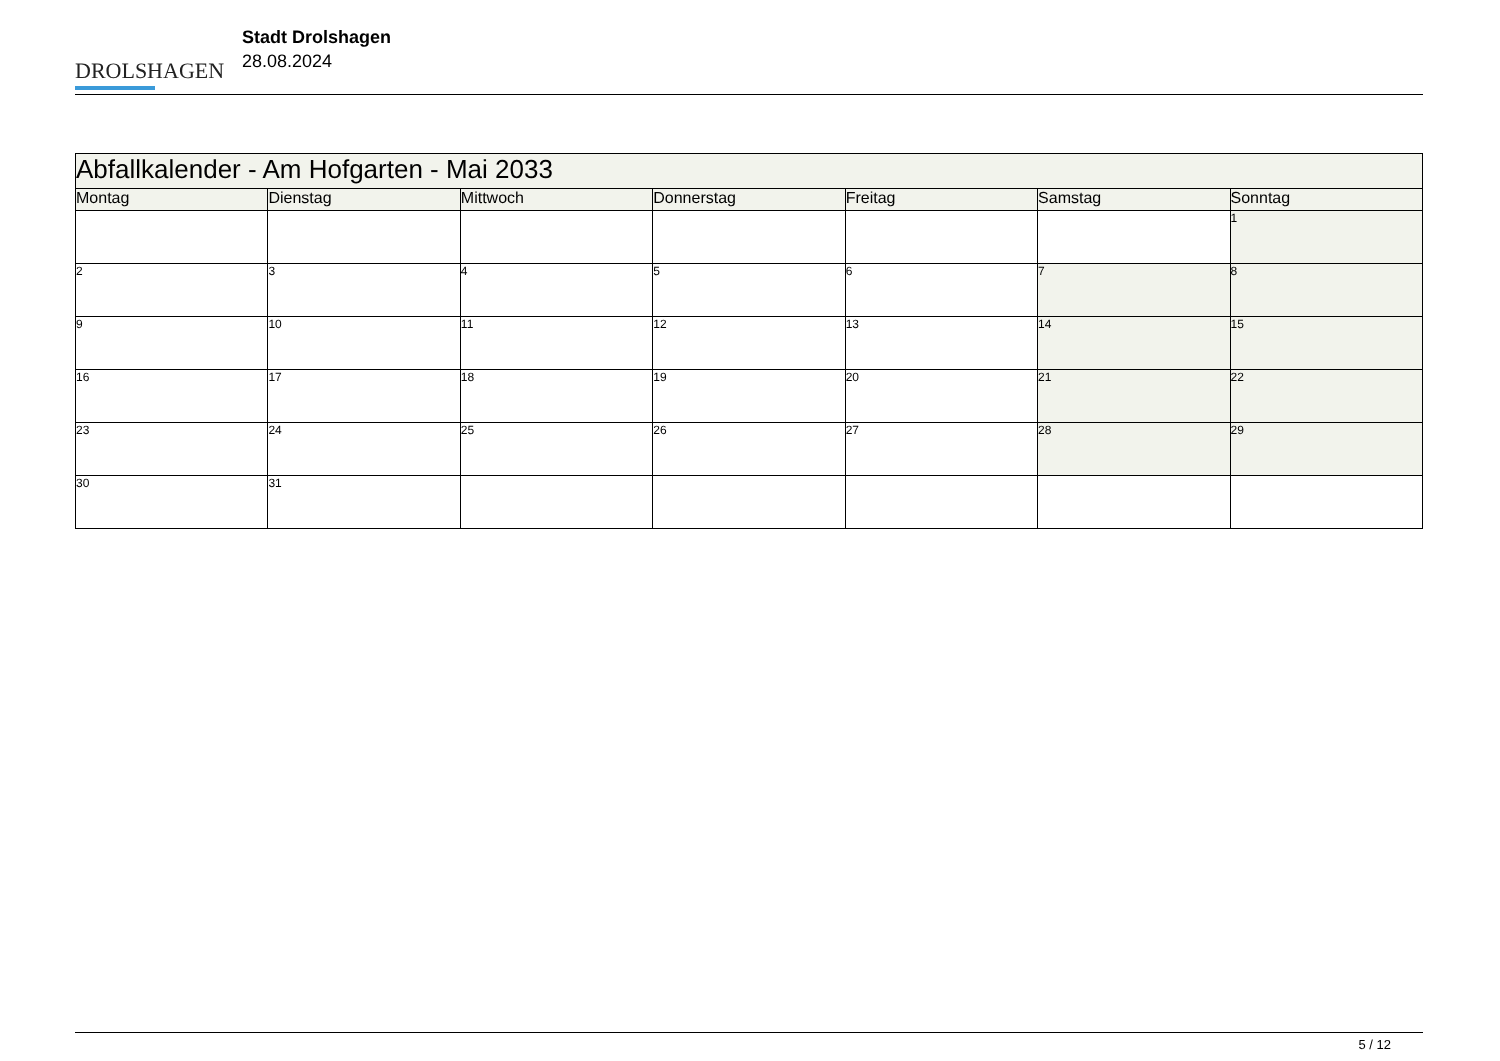DROLSHAGEN
Stadt Drolshagen
28.08.2024
| Abfallkalender - Am Hofgarten - Mai 2033 | | | | | | |
| Montag | Dienstag | Mittwoch | Donnerstag | Freitag | Samstag | Sonntag |
| | | | | | | 1 |
| 2 | 3 | 4 | 5 | 6 | 7 | 8 |
| 9 | 10 | 11 | 12 | 13 | 14 | 15 |
| 16 | 17 | 18 | 19 | 20 | 21 | 22 |
| 23 | 24 | 25 | 26 | 27 | 28 | 29 |
| 30 | 31 | | | | | |
5 / 12